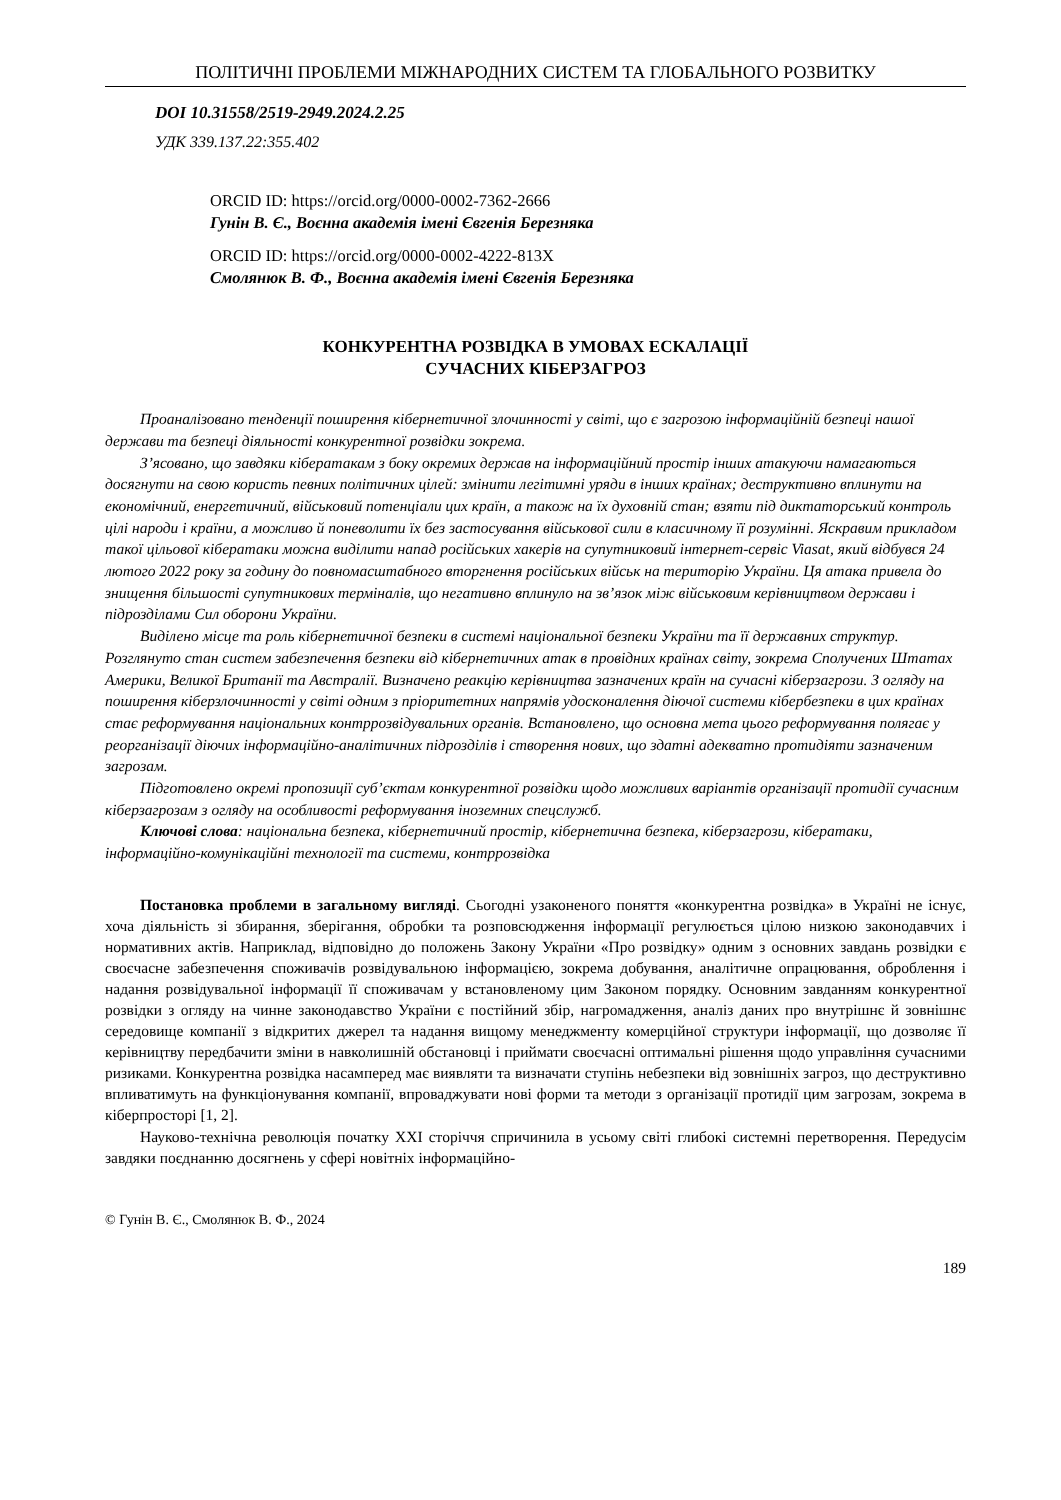ПОЛІТИЧНІ ПРОБЛЕМИ МІЖНАРОДНИХ СИСТЕМ ТА ГЛОБАЛЬНОГО РОЗВИТКУ
DOI 10.31558/2519-2949.2024.2.25
УДК 339.137.22:355.402
ORCID ID: https://orcid.org/0000-0002-7362-2666
Гунін В. Є., Воєнна академія імені Євгенія Березняка
ORCID ID: https://orcid.org/0000-0002-4222-813X
Смолянюк В. Ф., Воєнна академія імені Євгенія Березняка
КОНКУРЕНТНА РОЗВІДКА В УМОВАХ ЕСКАЛАЦІЇ
СУЧАСНИХ КІБЕРЗАГРОЗ
Проаналізовано тенденції поширення кібернетичної злочинності у світі, що є загрозою інформаційній безпеці нашої держави та безпеці діяльності конкурентної розвідки зокрема.
З’ясовано, що завдяки кібератакам з боку окремих держав на інформаційний простір інших атакуючи намагаються досягнути на свою користь певних політичних цілей: змінити легітимні уряди в інших країнах; деструктивно вплинути на економічний, енергетичний, військовий потенціали цих країн, а також на їх духовній стан; взяти під диктаторський контроль цілі народи і країни, а можливо й поневолити їх без застосування військової сили в класичному її розумінні. Яскравим прикладом такої цільової кібератаки можна виділити напад російських хакерів на супутниковий інтернет-сервіс Viasat, який відбувся 24 лютого 2022 року за годину до повномасштабного вторгнення російських військ на територію України. Ця атака привела до знищення більшості супутникових терміналів, що негативно вплинуло на зв’язок між військовим керівництвом держави і підрозділами Сил оборони України.
Виділено місце та роль кібернетичної безпеки в системі національної безпеки України та її державних структур. Розглянуто стан систем забезпечення безпеки від кібернетичних атак в провідних країнах світу, зокрема Сполучених Штатах Америки, Великої Британії та Австралії. Визначено реакцію керівництва зазначених країн на сучасні кіберзагрози. З огляду на поширення кіберзлочинності у світі одним з пріоритетних напрямів удосконалення діючої системи кібербезпеки в цих країнах стає реформування національних контррозвідувальних органів. Встановлено, що основна мета цього реформування полягає у реорганізації діючих інформаційно-аналітичних підрозділів і створення нових, що здатні адекватно протидіяти зазначеним загрозам.
Підготовлено окремі пропозиції суб’єктам конкурентної розвідки щодо можливих варіантів організації протидії сучасним кіберзагрозам з огляду на особливості реформування іноземних спецслужб.
Ключові слова: національна безпека, кібернетичний простір, кібернетична безпека, кіберзагрози, кібератаки, інформаційно-комунікаційні технології та системи, контррозвідка
Постановка проблеми в загальному вигляді. Сьогодні узаконеного поняття «конкурентна розвідка» в Україні не існує, хоча діяльність зі збирання, зберігання, обробки та розповсюдження інформації регулюється цілою низкою законодавчих і нормативних актів. Наприклад, відповідно до положень Закону України «Про розвідку» одним з основних завдань розвідки є своєчасне забезпечення споживачів розвідувальною інформацією, зокрема добування, аналітичне опрацювання, оброблення і надання розвідувальної інформації її споживачам у встановленому цим Законом порядку. Основним завданням конкурентної розвідки з огляду на чинне законодавство України є постійний збір, нагромадження, аналіз даних про внутрішнє й зовнішнє середовище компанії з відкритих джерел та надання вищому менеджменту комерційної структури інформації, що дозволяє її керівництву передбачити зміни в навколишній обстановці і приймати своєчасні оптимальні рішення щодо управління сучасними ризиками. Конкурентна розвідка насамперед має виявляти та визначати ступінь небезпеки від зовнішніх загроз, що деструктивно впливатимуть на функціонування компанії, впроваджувати нові форми та методи з організації протидії цим загрозам, зокрема в кіберпросторі [1, 2].
Науково-технічна революція початку XXI сторіччя спричинила в усьому світі глибокі системні перетворення. Передусім завдяки поєднанню досягнень у сфері новітніх інформаційно-
© Гунін В. Є., Смолянюк В. Ф., 2024
189